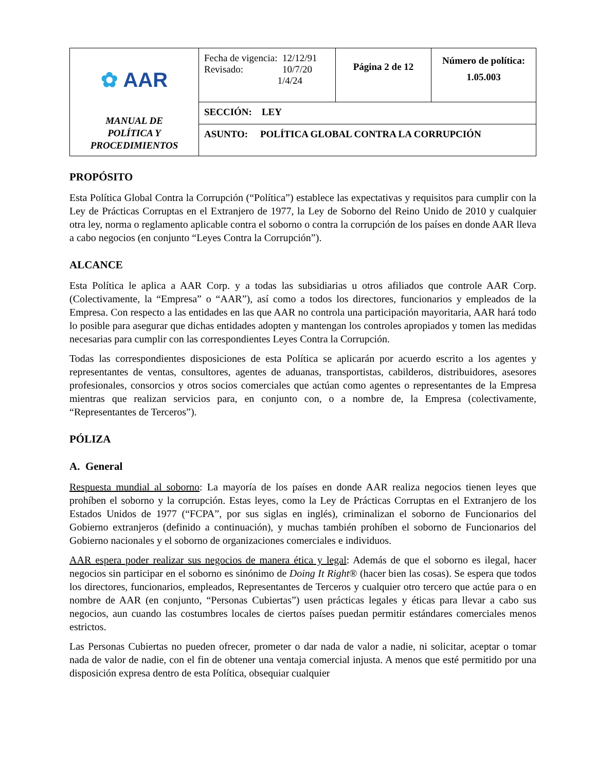| ✿ AAR MANUAL DE POLÍTICA Y PROCEDIMIENTOS | Fecha de vigencia: 12/12/91 Revisado: 10/7/20 1/4/24 | Página 2 de 12 | Número de política: 1.05.003 |
| | SECCIÓN: LEY | | |
| | ASUNTO: POLÍTICA GLOBAL CONTRA LA CORRUPCIÓN | | |
PROPÓSITO
Esta Política Global Contra la Corrupción (“Política”) establece las expectativas y requisitos para cumplir con la Ley de Prácticas Corruptas en el Extranjero de 1977, la Ley de Soborno del Reino Unido de 2010 y cualquier otra ley, norma o reglamento aplicable contra el soborno o contra la corrupción de los países en donde AAR lleva a cabo negocios (en conjunto “Leyes Contra la Corrupción”).
ALCANCE
Esta Política le aplica a AAR Corp. y a todas las subsidiarias u otros afiliados que controle AAR Corp. (Colectivamente, la “Empresa” o “AAR”), así como a todos los directores, funcionarios y empleados de la Empresa. Con respecto a las entidades en las que AAR no controla una participación mayoritaria, AAR hará todo lo posible para asegurar que dichas entidades adopten y mantengan los controles apropiados y tomen las medidas necesarias para cumplir con las correspondientes Leyes Contra la Corrupción.
Todas las correspondientes disposiciones de esta Política se aplicarán por acuerdo escrito a los agentes y representantes de ventas, consultores, agentes de aduanas, transportistas, cabilderos, distribuidores, asesores profesionales, consorcios y otros socios comerciales que actúan como agentes o representantes de la Empresa mientras que realizan servicios para, en conjunto con, o a nombre de, la Empresa (colectivamente, “Representantes de Terceros”).
PÓLIZA
A. General
Respuesta mundial al soborno: La mayoría de los países en donde AAR realiza negocios tienen leyes que prohíben el soborno y la corrupción. Estas leyes, como la Ley de Prácticas Corruptas en el Extranjero de los Estados Unidos de 1977 (“FCPA”, por sus siglas en inglés), criminalizan el soborno de Funcionarios del Gobierno extranjeros (definido a continuación), y muchas también prohíben el soborno de Funcionarios del Gobierno nacionales y el soborno de organizaciones comerciales e individuos.
AAR espera poder realizar sus negocios de manera ética y legal: Además de que el soborno es ilegal, hacer negocios sin participar en el soborno es sinónimo de Doing It Right® (hacer bien las cosas). Se espera que todos los directores, funcionarios, empleados, Representantes de Terceros y cualquier otro tercero que actúe para o en nombre de AAR (en conjunto, “Personas Cubiertas”) usen prácticas legales y éticas para llevar a cabo sus negocios, aun cuando las costumbres locales de ciertos países puedan permitir estándares comerciales menos estrictos.
Las Personas Cubiertas no pueden ofrecer, prometer o dar nada de valor a nadie, ni solicitar, aceptar o tomar nada de valor de nadie, con el fin de obtener una ventaja comercial injusta. A menos que esté permitido por una disposición expresa dentro de esta Política, obsequiar cualquier